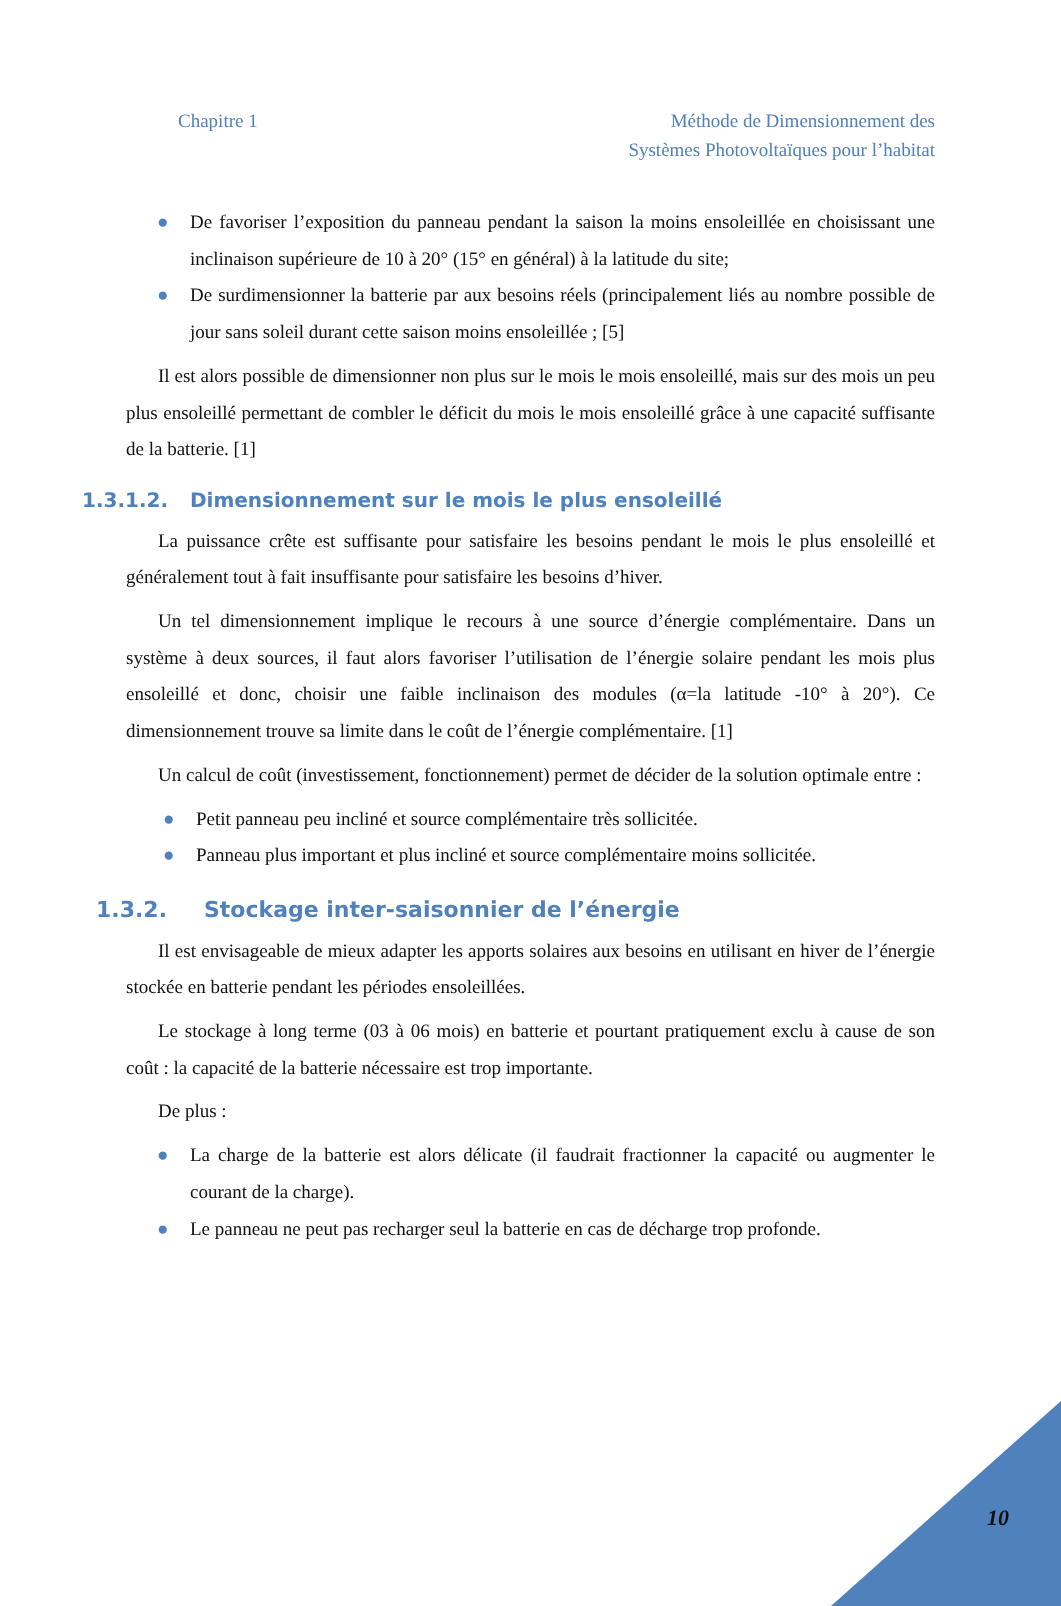Chapitre 1 Méthode de Dimensionnement des
Systèmes Photovoltaïques pour l’habitat
● De favoriser l’exposition du panneau pendant la saison la moins ensoleillée en choisissant une inclinaison supérieure de 10 à 20° (15° en général) à la latitude du site;
● De surdimensionner la batterie par aux besoins réels (principalement liés au nombre possible de jour sans soleil durant cette saison moins ensoleillée ; [5]
Il est alors possible de dimensionner non plus sur le mois le mois ensoleillé, mais sur des mois un peu plus ensoleillé permettant de combler le déficit du mois le mois ensoleillé grâce à une capacité suffisante de la batterie. [1]
1.3.1.2. Dimensionnement sur le mois le plus ensoleillé
La puissance crête est suffisante pour satisfaire les besoins pendant le mois le plus ensoleillé et généralement tout à fait insuffisante pour satisfaire les besoins d’hiver.
Un tel dimensionnement implique le recours à une source d’énergie complémentaire. Dans un système à deux sources, il faut alors favoriser l’utilisation de l’énergie solaire pendant les mois plus ensoleillé et donc, choisir une faible inclinaison des modules (α=la latitude -10° à 20°). Ce dimensionnement trouve sa limite dans le coût de l’énergie complémentaire. [1]
Un calcul de coût (investissement, fonctionnement) permet de décider de la solution optimale entre :
● Petit panneau peu incliné et source complémentaire très sollicitée.
● Panneau plus important et plus incliné et source complémentaire moins sollicitée.
1.3.2. Stockage inter-saisonnier de l’énergie
Il est envisageable de mieux adapter les apports solaires aux besoins en utilisant en hiver de l’énergie stockée en batterie pendant les périodes ensoleillées.
Le stockage à long terme (03 à 06 mois) en batterie et pourtant pratiquement exclu à cause de son coût : la capacité de la batterie nécessaire est trop importante.
De plus :
● La charge de la batterie est alors délicate (il faudrait fractionner la capacité ou augmenter le courant de la charge).
● Le panneau ne peut pas recharger seul la batterie en cas de décharge trop profonde.
10